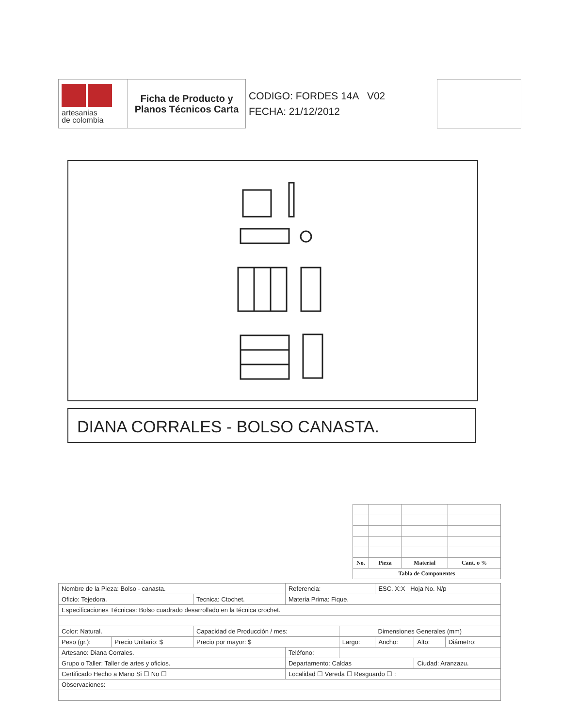| artesanias de colombia | Ficha de Producto y Planos Técnicos Carta | CODIGO: FORDES 14A V02 FECHA: 21/12/2012 | | |
DIANA CORRALES - BOLSO CANASTA.
| No. | Pieza | Material | Cant. o % |
| Tabla de Componentes | | | |
| Nombre de la Pieza: Bolso - canasta. | | | Referencia: | | ESC. X:X Hoja No. N/p | | |
| Oficio: Tejedora. | | Tecnica: Ctochet. | Materia Prima: Fique. | | | | |
| Especificaciones Técnicas: Bolso cuadrado desarrollado en la técnica crochet. | | | | | | | |
| Color: Natural. | | Capacidad de Producción / mes: | | Dimensiones Generales (mm) | | | |
| Peso (gr.): | Precio Unitario: $ | Precio por mayor: $ | | Largo: | Ancho: | Alto: | Diámetro: |
| Artesano: Diana Corrales. | | | Teléfono: | | | | |
| Grupo o Taller: Taller de artes y oficios. | | | Departamento: Caldas | | | Ciudad: Aranzazu. | |
| Certificado Hecho a Mano Si ☐ No ☐ | | | Localidad ☐ Vereda ☐ Resguardo ☐ : | | | | |
| Observaciones: | | | | | | | |